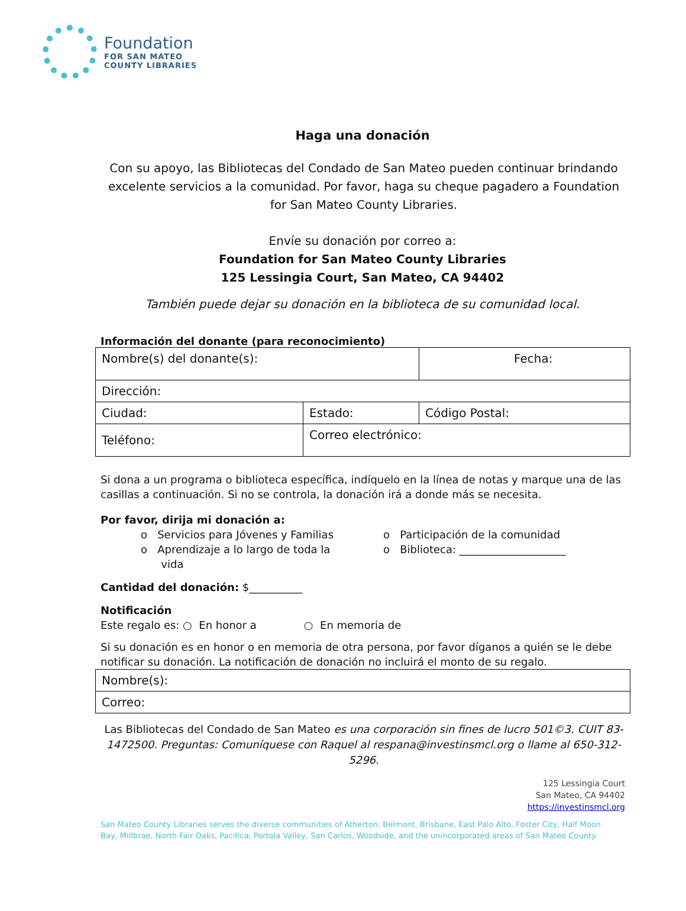Foundation
FOR SAN MATEO
COUNTY LIBRARIES
Haga una donación
Con su apoyo, las Bibliotecas del Condado de San Mateo pueden continuar brindando excelente servicios a la comunidad. Por favor, haga su cheque pagadero a Foundation for San Mateo County Libraries.
Envíe su donación por correo a:
Foundation for San Mateo County Libraries
125 Lessingia Court, San Mateo, CA 94402
También puede dejar su donación en la biblioteca de su comunidad local.
Información del donante (para reconocimiento)
| Nombre(s) del donante(s): | | Fecha: |
| Dirección: | | |
| Ciudad: | Estado: | Código Postal: |
| Teléfono: | Correo electrónico: | |
Si dona a un programa o biblioteca específica, indíquelo en la línea de notas y marque una de las casillas a continuación. Si no se controla, la donación irá a donde más se necesita.
Por favor, dirija mi donación a:
o Servicios para Jóvenes y Familias
o Aprendizaje a lo largo de toda la
vida
o Participación de la comunidad
o Biblioteca: ____________________
Cantidad del donación: $__________
Notificación
Este regalo es: ○ En honor a ○ En memoria de
Si su donación es en honor o en memoria de otra persona, por favor díganos a quién se le debe notificar su donación. La notificación de donación no incluirá el monto de su regalo.
| Nombre(s): |
| Correo: |
Las Bibliotecas del Condado de San Mateo es una corporación sin fines de lucro 501©3. CUIT 83-1472500. Preguntas: Comuníquese con Raquel al respana@investinsmcl.org o llame al 650-312-5296.
125 Lessingia Court
San Mateo, CA 94402
https://investinsmcl.org
San Mateo County Libraries serves the diverse communities of Atherton, Belmont, Brisbane, East Palo Alto, Foster City, Half Moon Bay, Millbrae, North Fair Oaks, Pacifica, Portola Valley, San Carlos, Woodside, and the unincorporated areas of San Mateo County.